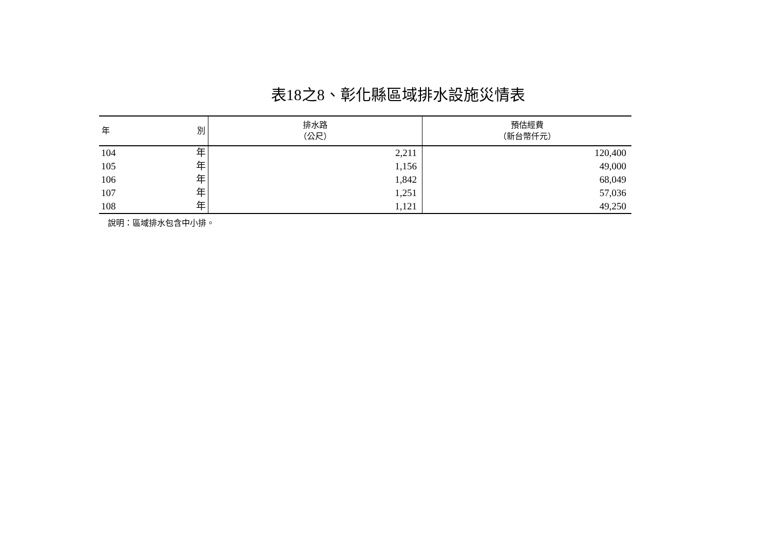表18之8、彰化縣區域排水設施災情表
| 年 別 | 排水路 （公尺） | 預估經費 （新台幣仟元） |
| --- | --- | --- |
| 104 年 | 2,211 | 120,400 |
| 105 年 | 1,156 | 49,000 |
| 106 年 | 1,842 | 68,049 |
| 107 年 | 1,251 | 57,036 |
| 108 年 | 1,121 | 49,250 |
說明：區域排水包含中小排。